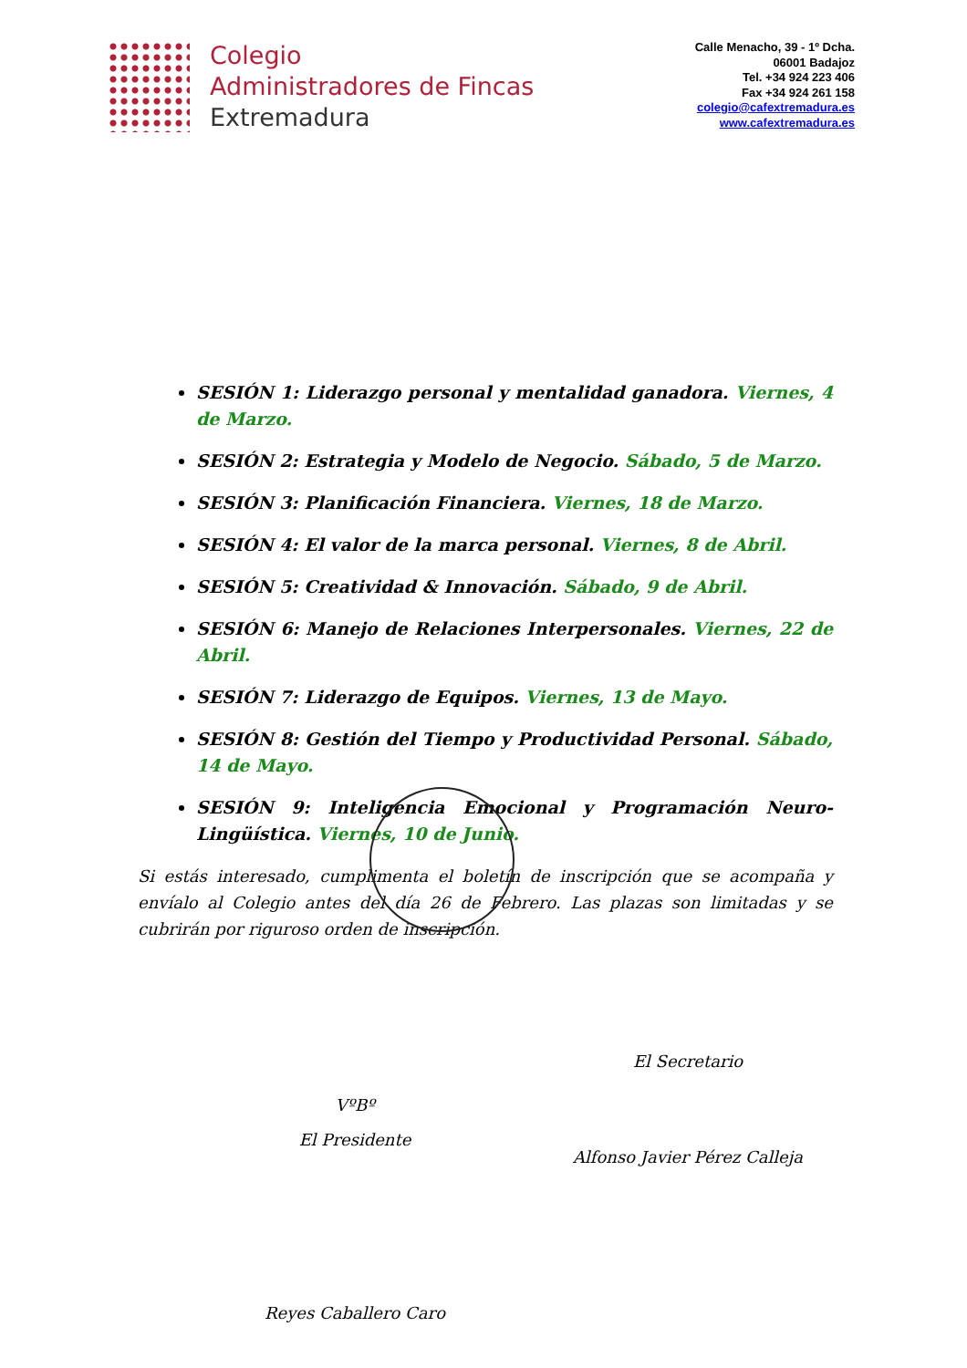Colegio
Administradores de Fincas
Extremadura
Calle Menacho, 39 - 1º Dcha.
06001 Badajoz
Tel. +34 924 223 406
Fax +34 924 261 158
colegio@cafextremadura.es
www.cafextremadura.es
SESIÓN 1: Liderazgo personal y mentalidad ganadora. Viernes, 4 de Marzo.
SESIÓN 2: Estrategia y Modelo de Negocio. Sábado, 5 de Marzo.
SESIÓN 3: Planificación Financiera. Viernes, 18 de Marzo.
SESIÓN 4: El valor de la marca personal. Viernes, 8 de Abril.
SESIÓN 5: Creatividad & Innovación. Sábado, 9 de Abril.
SESIÓN 6: Manejo de Relaciones Interpersonales. Viernes, 22 de Abril.
SESIÓN 7: Liderazgo de Equipos. Viernes, 13 de Mayo.
SESIÓN 8: Gestión del Tiempo y Productividad Personal. Sábado, 14 de Mayo.
SESIÓN 9: Inteligencia Emocional y Programación Neuro-Lingüística. Viernes, 10 de Junio.
Si estás interesado, cumplimenta el boletín de inscripción que se acompaña y envíalo al Colegio antes del día 26 de Febrero. Las plazas son limitadas y se cubrirán por riguroso orden de inscripción.
VºBº
El Presidente
Reyes Caballero Caro
El Secretario
Alfonso Javier Pérez Calleja